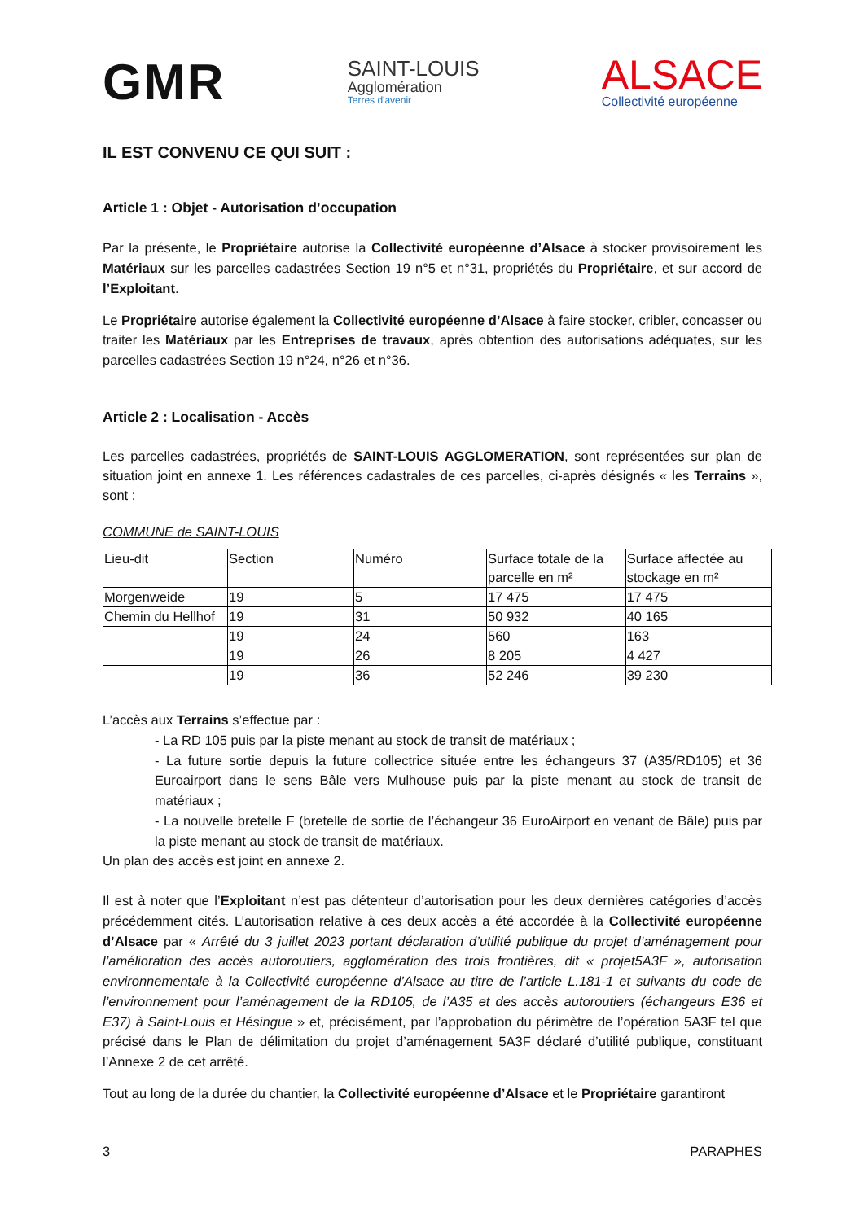GMR
SAINT-LOUIS
Agglomération
Terres d'avenir
ALSACE
Collectivité européenne
IL EST CONVENU CE QUI SUIT :
Article 1 : Objet - Autorisation d’occupation
Par la présente, le Propriétaire autorise la Collectivité européenne d’Alsace à stocker provisoirement les Matériaux sur les parcelles cadastrées Section 19 n°5 et n°31, propriétés du Propriétaire, et sur accord de l’Exploitant.
Le Propriétaire autorise également la Collectivité européenne d’Alsace à faire stocker, cribler, concasser ou traiter les Matériaux par les Entreprises de travaux, après obtention des autorisations adéquates, sur les parcelles cadastrées Section 19 n°24, n°26 et n°36.
Article 2 : Localisation - Accès
Les parcelles cadastrées, propriétés de SAINT-LOUIS AGGLOMERATION, sont représentées sur plan de situation joint en annexe 1. Les références cadastrales de ces parcelles, ci-après désignés « les Terrains », sont :
COMMUNE de SAINT-LOUIS
| Lieu-dit | Section | Numéro | Surface totale de la parcelle en m² | Surface affectée au stockage en m² |
| Morgenweide | 19 | 5 | 17 475 | 17 475 |
| Chemin du Hellhof | 19 | 31 | 50 932 | 40 165 |
| | 19 | 24 | 560 | 163 |
| | 19 | 26 | 8 205 | 4 427 |
| | 19 | 36 | 52 246 | 39 230 |
L’accès aux Terrains s’effectue par :
- La RD 105 puis par la piste menant au stock de transit de matériaux ;
- La future sortie depuis la future collectrice située entre les échangeurs 37 (A35/RD105) et 36 Euroairport dans le sens Bâle vers Mulhouse puis par la piste menant au stock de transit de matériaux ;
- La nouvelle bretelle F (bretelle de sortie de l’échangeur 36 EuroAirport en venant de Bâle) puis par la piste menant au stock de transit de matériaux.
Un plan des accès est joint en annexe 2.
Il est à noter que l’Exploitant n’est pas détenteur d’autorisation pour les deux dernières catégories d’accès précédemment cités. L’autorisation relative à ces deux accès a été accordée à la Collectivité européenne d’Alsace par « Arrêté du 3 juillet 2023 portant déclaration d’utilité publique du projet d’aménagement pour l’amélioration des accès autoroutiers, agglomération des trois frontières, dit « projet5A3F », autorisation environnementale à la Collectivité européenne d’Alsace au titre de l’article L.181-1 et suivants du code de l’environnement pour l’aménagement de la RD105, de l’A35 et des accès autoroutiers (échangeurs E36 et E37) à Saint-Louis et Hésingue » et, précisément, par l’approbation du périmètre de l’opération 5A3F tel que précisé dans le Plan de délimitation du projet d’aménagement 5A3F déclaré d’utilité publique, constituant l’Annexe 2 de cet arrêté.
Tout au long de la durée du chantier, la Collectivité européenne d’Alsace et le Propriétaire garantiront
3 PARAPHES